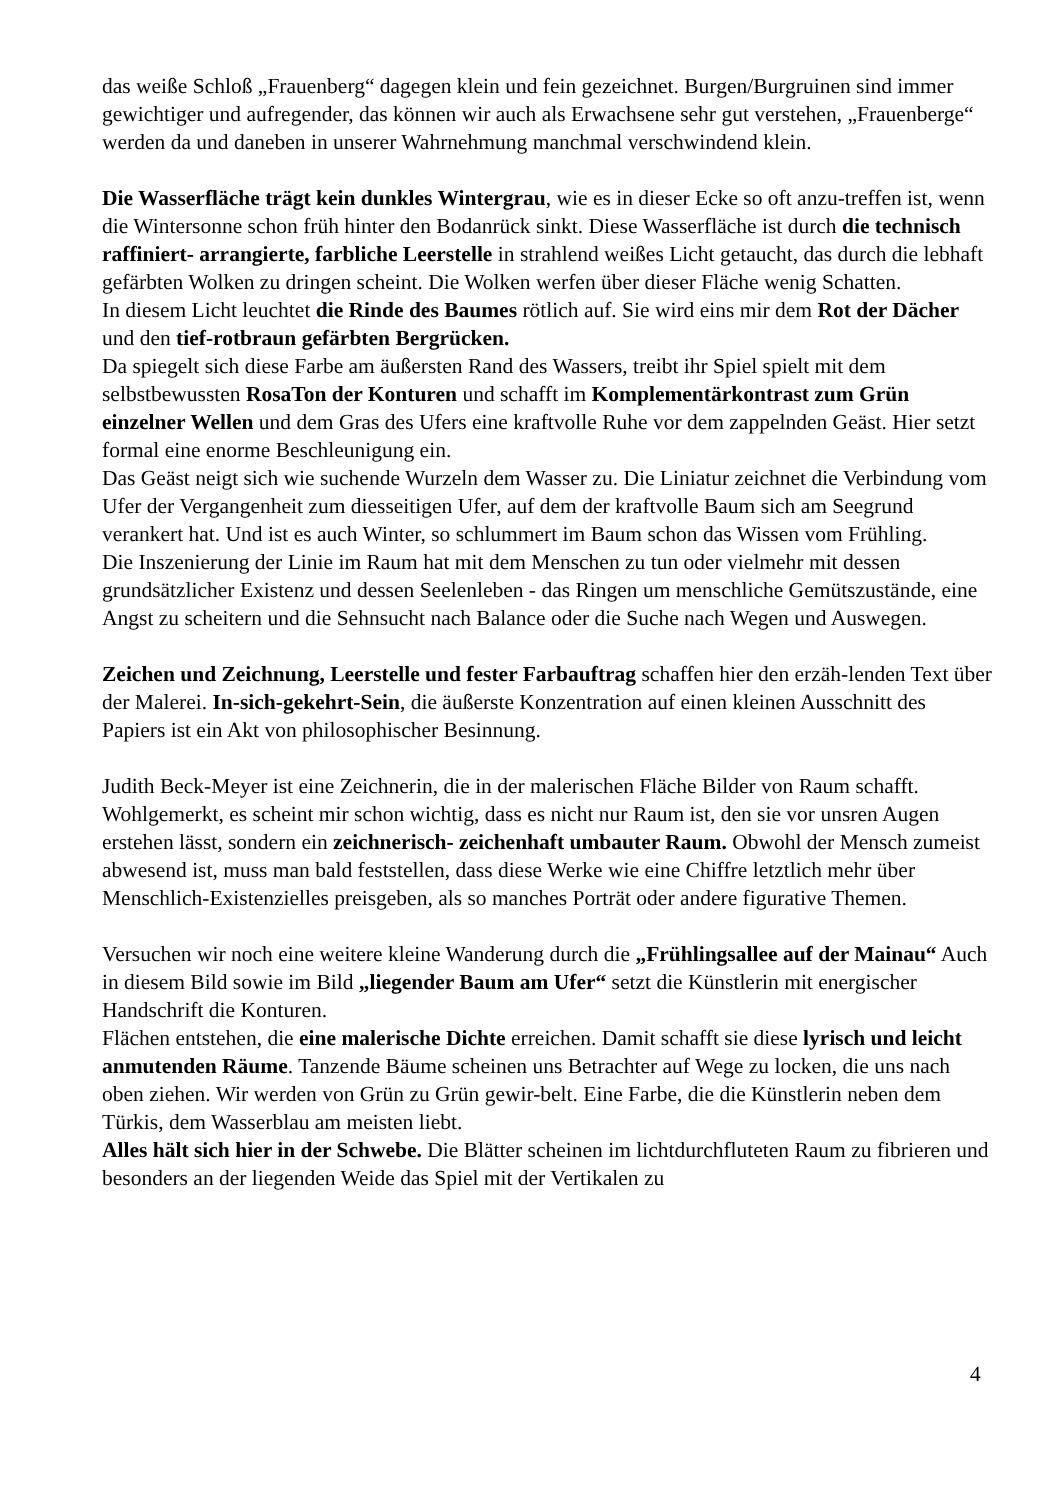das weiße Schloß „Frauenberg“ dagegen klein und fein gezeichnet. Burgen/Burgruinen sind immer gewichtiger und aufregender, das können wir auch als Erwachsene sehr gut verstehen, „Frauenberge“ werden da und daneben in unserer Wahrnehmung manchmal verschwindend klein.
Die Wasserfläche trägt kein dunkles Wintergrau, wie es in dieser Ecke so oft anzu-treffen ist, wenn die Wintersonne schon früh hinter den Bodanrück sinkt. Diese Wasserfläche ist durch die technisch raffiniert- arrangierte, farbliche Leerstelle in strahlend weißes Licht getaucht, das durch die lebhaft gefärbten Wolken zu dringen scheint. Die Wolken werfen über dieser Fläche wenig Schatten.
In diesem Licht leuchtet die Rinde des Baumes rötlich auf. Sie wird eins mir dem Rot der Dächer und den tief-rotbraun gefärbten Bergrücken.
Da spiegelt sich diese Farbe am äußersten Rand des Wassers, treibt ihr Spiel spielt mit dem selbstbewussten RosaTon der Konturen und schafft im Komplementärkontrast zum Grün einzelner Wellen und dem Gras des Ufers eine kraftvolle Ruhe vor dem zappelnden Geäst. Hier setzt formal eine enorme Beschleunigung ein.
Das Geäst neigt sich wie suchende Wurzeln dem Wasser zu. Die Liniatur zeichnet die Verbindung vom Ufer der Vergangenheit zum diesseitigen Ufer, auf dem der kraftvolle Baum sich am Seegrund verankert hat. Und ist es auch Winter, so schlummert im Baum schon das Wissen vom Frühling.
Die Inszenierung der Linie im Raum hat mit dem Menschen zu tun oder vielmehr mit dessen grundsätzlicher Existenz und dessen Seelenleben - das Ringen um menschliche Gemütszustände, eine Angst zu scheitern und die Sehnsucht nach Balance oder die Suche nach Wegen und Auswegen.
Zeichen und Zeichnung, Leerstelle und fester Farbauftrag schaffen hier den erzäh-lenden Text über der Malerei. In-sich-gekehrt-Sein, die äußerste Konzentration auf einen kleinen Ausschnitt des Papiers ist ein Akt von philosophischer Besinnung.
Judith Beck-Meyer ist eine Zeichnerin, die in der malerischen Fläche Bilder von Raum schafft. Wohlgemerkt, es scheint mir schon wichtig, dass es nicht nur Raum ist, den sie vor unsren Augen erstehen lässt, sondern ein zeichnerisch- zeichenhaft umbauter Raum. Obwohl der Mensch zumeist abwesend ist, muss man bald feststellen, dass diese Werke wie eine Chiffre letztlich mehr über Menschlich-Existenzielles preisgeben, als so manches Porträt oder andere figurative Themen.
Versuchen wir noch eine weitere kleine Wanderung durch die „Frühlingsallee auf der Mainau“ Auch in diesem Bild sowie im Bild „liegender Baum am Ufer“ setzt die Künstlerin mit energischer Handschrift die Konturen.
Flächen entstehen, die eine malerische Dichte erreichen. Damit schafft sie diese lyrisch und leicht anmutenden Räume. Tanzende Bäume scheinen uns Betrachter auf Wege zu locken, die uns nach oben ziehen. Wir werden von Grün zu Grün gewir-belt. Eine Farbe, die die Künstlerin neben dem Türkis, dem Wasserblau am meisten liebt.
Alles hält sich hier in der Schwebe. Die Blätter scheinen im lichtdurchfluteten Raum zu fibrieren und besonders an der liegenden Weide das Spiel mit der Vertikalen zu
4